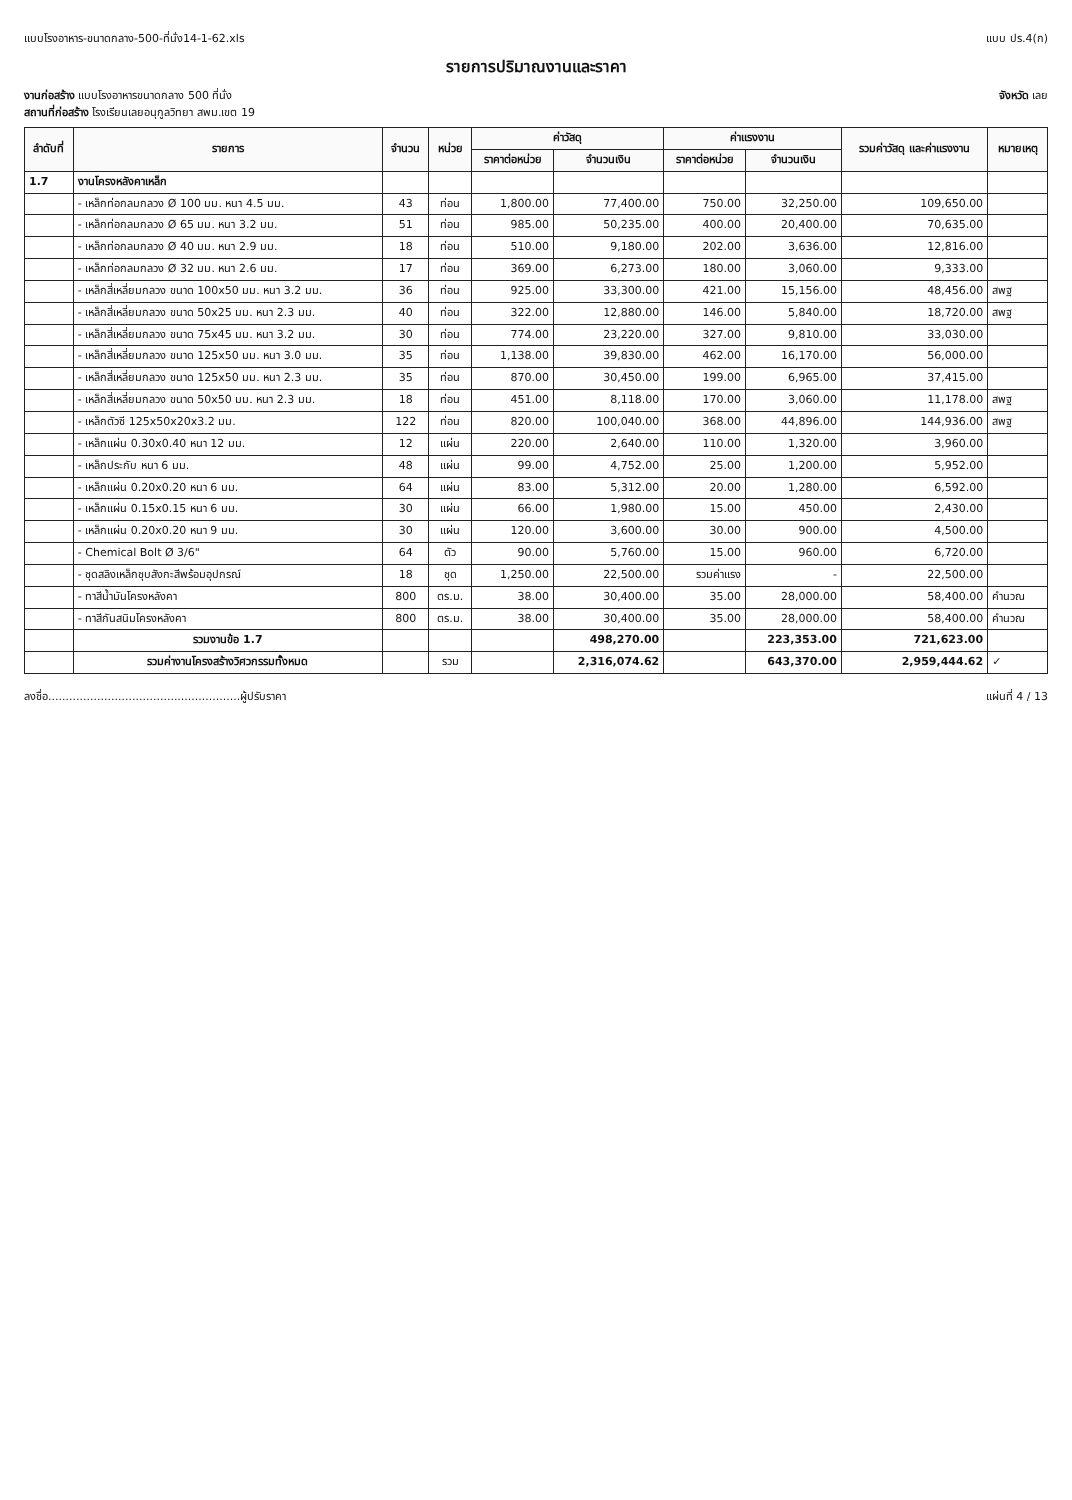แบบโรงอาหาร-ขนาดกลาง-500-ที่นั่ง14-1-62.xls แบบ ปร.4(ก)
รายการปริมาณงานและราคา
งานก่อสร้าง แบบโรงอาหารขนาดกลาง 500 ที่นั่ง
สถานที่ก่อสร้าง โรงเรียนเลยอนุกูลวิทยา สพม.เขต 19
จังหวัด เลย
| ลำดับที่ | รายการ | จำนวน | หน่วย | ค่าวัสดุ | | ค่าแรงงาน | | รวมค่าวัสดุ และค่าแรงงาน | หมายเหตุ |
| --- | --- | --- | --- | --- | --- | --- | --- | --- | --- |
| | | | | ราคาต่อหน่วย | จำนวนเงิน | ราคาต่อหน่วย | จำนวนเงิน | | |
| 1.7 | งานโครงหลังคาเหล็ก | | | | | | | | |
| | - เหล็กท่อกลมกลวง Ø 100 มม. หนา 4.5 มม. | 43 | ท่อน | 1,800.00 | 77,400.00 | 750.00 | 32,250.00 | 109,650.00 | |
| | - เหล็กท่อกลมกลวง Ø 65 มม. หนา 3.2 มม. | 51 | ท่อน | 985.00 | 50,235.00 | 400.00 | 20,400.00 | 70,635.00 | |
| | - เหล็กท่อกลมกลวง Ø 40 มม. หนา 2.9 มม. | 18 | ท่อน | 510.00 | 9,180.00 | 202.00 | 3,636.00 | 12,816.00 | |
| | - เหล็กท่อกลมกลวง Ø 32 มม. หนา 2.6 มม. | 17 | ท่อน | 369.00 | 6,273.00 | 180.00 | 3,060.00 | 9,333.00 | |
| | - เหล็กสี่เหลี่ยมกลวง ขนาด 100x50 มม. หนา 3.2 มม. | 36 | ท่อน | 925.00 | 33,300.00 | 421.00 | 15,156.00 | 48,456.00 | สพฐ |
| | - เหล็กสี่เหลี่ยมกลวง ขนาด 50x25 มม. หนา 2.3 มม. | 40 | ท่อน | 322.00 | 12,880.00 | 146.00 | 5,840.00 | 18,720.00 | สพฐ |
| | - เหล็กสี่เหลี่ยมกลวง ขนาด 75x45 มม. หนา 3.2 มม. | 30 | ท่อน | 774.00 | 23,220.00 | 327.00 | 9,810.00 | 33,030.00 | |
| | - เหล็กสี่เหลี่ยมกลวง ขนาด 125x50 มม. หนา 3.0 มม. | 35 | ท่อน | 1,138.00 | 39,830.00 | 462.00 | 16,170.00 | 56,000.00 | |
| | - เหล็กสี่เหลี่ยมกลวง ขนาด 125x50 มม. หนา 2.3 มม. | 35 | ท่อน | 870.00 | 30,450.00 | 199.00 | 6,965.00 | 37,415.00 | |
| | - เหล็กสี่เหลี่ยมกลวง ขนาด 50x50 มม. หนา 2.3 มม. | 18 | ท่อน | 451.00 | 8,118.00 | 170.00 | 3,060.00 | 11,178.00 | สพฐ |
| | - เหล็กตัวซี 125x50x20x3.2 มม. | 122 | ท่อน | 820.00 | 100,040.00 | 368.00 | 44,896.00 | 144,936.00 | สพฐ |
| | - เหล็กแผ่น 0.30x0.40 หนา 12 มม. | 12 | แผ่น | 220.00 | 2,640.00 | 110.00 | 1,320.00 | 3,960.00 | |
| | - เหล็กประกับ หนา 6 มม. | 48 | แผ่น | 99.00 | 4,752.00 | 25.00 | 1,200.00 | 5,952.00 | |
| | - เหล็กแผ่น 0.20x0.20 หนา 6 มม. | 64 | แผ่น | 83.00 | 5,312.00 | 20.00 | 1,280.00 | 6,592.00 | |
| | - เหล็กแผ่น 0.15x0.15 หนา 6 มม. | 30 | แผ่น | 66.00 | 1,980.00 | 15.00 | 450.00 | 2,430.00 | |
| | - เหล็กแผ่น 0.20x0.20 หนา 9 มม. | 30 | แผ่น | 120.00 | 3,600.00 | 30.00 | 900.00 | 4,500.00 | |
| | - Chemical Bolt Ø 3/6" | 64 | ตัว | 90.00 | 5,760.00 | 15.00 | 960.00 | 6,720.00 | |
| | - ชุดสลิงเหล็กชุบสังกะสีพร้อมอุปกรณ์ | 18 | ชุด | 1,250.00 | 22,500.00 | รวมค่าแรง | - | 22,500.00 | |
| | - ทาสีน้ำมันโครงหลังคา | 800 | ตร.ม. | 38.00 | 30,400.00 | 35.00 | 28,000.00 | 58,400.00 | คำนวณ |
| | - ทาสีกันสนิมโครงหลังคา | 800 | ตร.ม. | 38.00 | 30,400.00 | 35.00 | 28,000.00 | 58,400.00 | คำนวณ |
| | รวมงานข้อ 1.7 | | | | 498,270.00 | | 223,353.00 | 721,623.00 | |
| | รวมค่างานโครงสร้างวิศวกรรมทั้งหมด | | รวม | | 2,316,074.62 | | 643,370.00 | 2,959,444.62 | ✓ |
ลงชื่อ.......................................................ผู้ปรับราคา แผ่นที่ 4 / 13